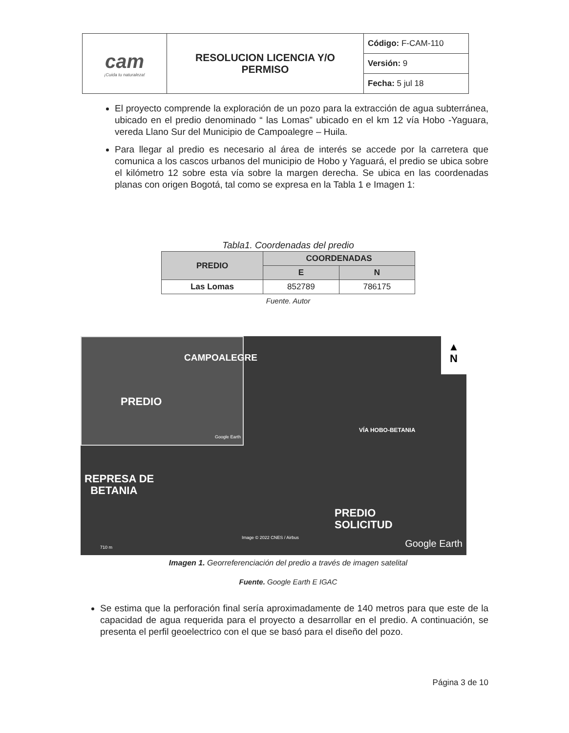| cam ¡Cuida tu naturaleza! | RESOLUCION LICENCIA Y/O PERMISO | Código: F-CAM-110 |
| | | Versión: 9 |
| | | Fecha: 5 jul 18 |
El proyecto comprende la exploración de un pozo para la extracción de agua subterránea, ubicado en el predio denominado “ las Lomas” ubicado en el km 12 vía Hobo -Yaguara, vereda Llano Sur del Municipio de Campoalegre – Huila.
Para llegar al predio es necesario al área de interés se accede por la carretera que comunica a los cascos urbanos del municipio de Hobo y Yaguará, el predio se ubica sobre el kilómetro 12 sobre esta vía sobre la margen derecha. Se ubica en las coordenadas planas con origen Bogotá, tal como se expresa en la Tabla 1 e Imagen 1:
Tabla1. Coordenadas del predio
| PREDIO | COORDENADAS | |
| --- | --- | --- |
| | E | N |
| Las Lomas | 852789 | 786175 |
Fuente. Autor
CAMPOALEGRE
PREDIO
Google Earth
▲
N
REPRESA DE
BETANIA
VÍA HOBO-BETANIA
PREDIO
SOLICITUD
Image © 2022 CNES / Airbus
710 m Google Earth
Imagen 1. Georreferenciación del predio a través de imagen satelital
Fuente. Google Earth E IGAC
Se estima que la perforación final sería aproximadamente de 140 metros para que este de la capacidad de agua requerida para el proyecto a desarrollar en el predio. A continuación, se presenta el perfil geoelectrico con el que se basó para el diseño del pozo.
Página 3 de 10